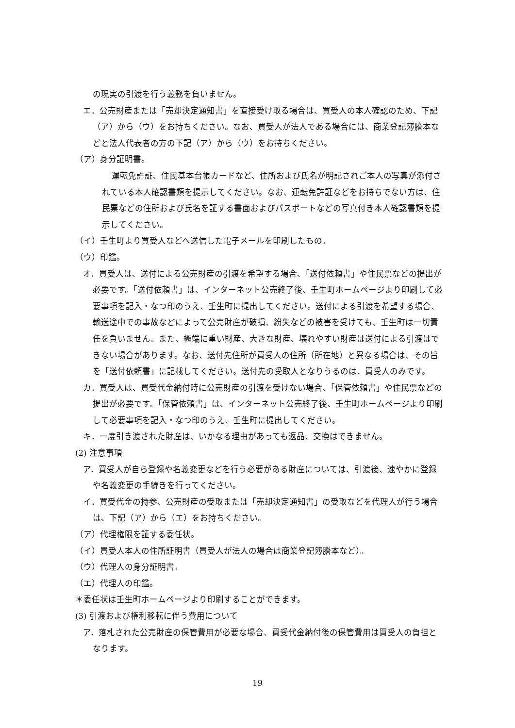の現実の引渡を行う義務を負いません。
エ．公売財産または「売却決定通知書」を直接受け取る場合は、買受人の本人確認のため、下記（ア）から（ウ）をお持ちください。なお、買受人が法人である場合には、商業登記簿謄本などと法人代表者の方の下記（ア）から（ウ）をお持ちください。
（ア）身分証明書。
運転免許証、住民基本台帳カードなど、住所および氏名が明記されご本人の写真が添付されている本人確認書類を提示してください。なお、運転免許証などをお持ちでない方は、住民票などの住所および氏名を証する書面およびパスポートなどの写真付き本人確認書類を提示してください。
（イ）壬生町より買受人などへ送信した電子メールを印刷したもの。
（ウ）印鑑。
オ．買受人は、送付による公売財産の引渡を希望する場合、「送付依頼書」や住民票などの提出が必要です。「送付依頼書」は、インターネット公売終了後、壬生町ホームページより印刷して必要事項を記入・なつ印のうえ、壬生町に提出してください。送付による引渡を希望する場合、輸送途中での事故などによって公売財産が破損、紛失などの被害を受けても、壬生町は一切責任を負いません。また、極端に重い財産、大きな財産、壊れやすい財産は送付による引渡はできない場合があります。なお、送付先住所が買受人の住所（所在地）と異なる場合は、その旨を「送付依頼書」に記載してください。送付先の受取人となりうるのは、買受人のみです。
カ．買受人は、買受代金納付時に公売財産の引渡を受けない場合、「保管依頼書」や住民票などの提出が必要です。「保管依頼書」は、インターネット公売終了後、壬生町ホームページより印刷して必要事項を記入・なつ印のうえ、壬生町に提出してください。
キ．一度引き渡された財産は、いかなる理由があっても返品、交換はできません。
(2) 注意事項
ア．買受人が自ら登録や名義変更などを行う必要がある財産については、引渡後、速やかに登録や名義変更の手続きを行ってください。
イ．買受代金の持参、公売財産の受取または「売却決定通知書」の受取などを代理人が行う場合は、下記（ア）から（エ）をお持ちください。
（ア）代理権限を証する委任状。
（イ）買受人本人の住所証明書（買受人が法人の場合は商業登記簿謄本など）。
（ウ）代理人の身分証明書。
（エ）代理人の印鑑。
＊委任状は壬生町ホームページより印刷することができます。
(3) 引渡および権利移転に伴う費用について
ア．落札された公売財産の保管費用が必要な場合、買受代金納付後の保管費用は買受人の負担となります。
19